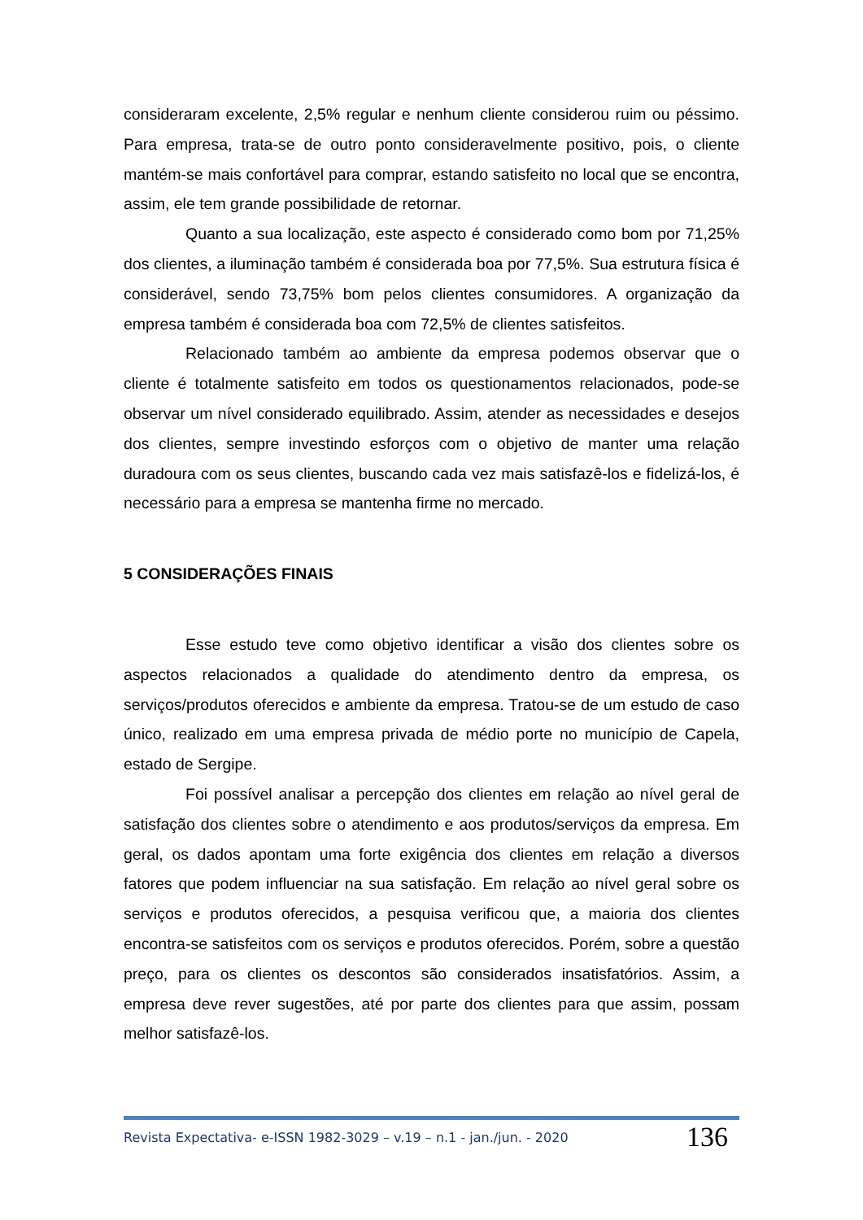consideraram excelente, 2,5% regular e nenhum cliente considerou ruim ou péssimo. Para empresa, trata-se de outro ponto consideravelmente positivo, pois, o cliente mantém-se mais confortável para comprar, estando satisfeito no local que se encontra, assim, ele tem grande possibilidade de retornar.
Quanto a sua localização, este aspecto é considerado como bom por 71,25% dos clientes, a iluminação também é considerada boa por 77,5%. Sua estrutura física é considerável, sendo 73,75% bom pelos clientes consumidores. A organização da empresa também é considerada boa com 72,5% de clientes satisfeitos.
Relacionado também ao ambiente da empresa podemos observar que o cliente é totalmente satisfeito em todos os questionamentos relacionados, pode-se observar um nível considerado equilibrado. Assim, atender as necessidades e desejos dos clientes, sempre investindo esforços com o objetivo de manter uma relação duradoura com os seus clientes, buscando cada vez mais satisfazê-los e fidelizá-los, é necessário para a empresa se mantenha firme no mercado.
5 CONSIDERAÇÕES FINAIS
Esse estudo teve como objetivo identificar a visão dos clientes sobre os aspectos relacionados a qualidade do atendimento dentro da empresa, os serviços/produtos oferecidos e ambiente da empresa. Tratou-se de um estudo de caso único, realizado em uma empresa privada de médio porte no município de Capela, estado de Sergipe.
Foi possível analisar a percepção dos clientes em relação ao nível geral de satisfação dos clientes sobre o atendimento e aos produtos/serviços da empresa. Em geral, os dados apontam uma forte exigência dos clientes em relação a diversos fatores que podem influenciar na sua satisfação. Em relação ao nível geral sobre os serviços e produtos oferecidos, a pesquisa verificou que, a maioria dos clientes encontra-se satisfeitos com os serviços e produtos oferecidos. Porém, sobre a questão preço, para os clientes os descontos são considerados insatisfatórios. Assim, a empresa deve rever sugestões, até por parte dos clientes para que assim, possam melhor satisfazê-los.
Revista Expectativa- e-ISSN 1982-3029 – v.19 – n.1 - jan./jun. - 2020 136